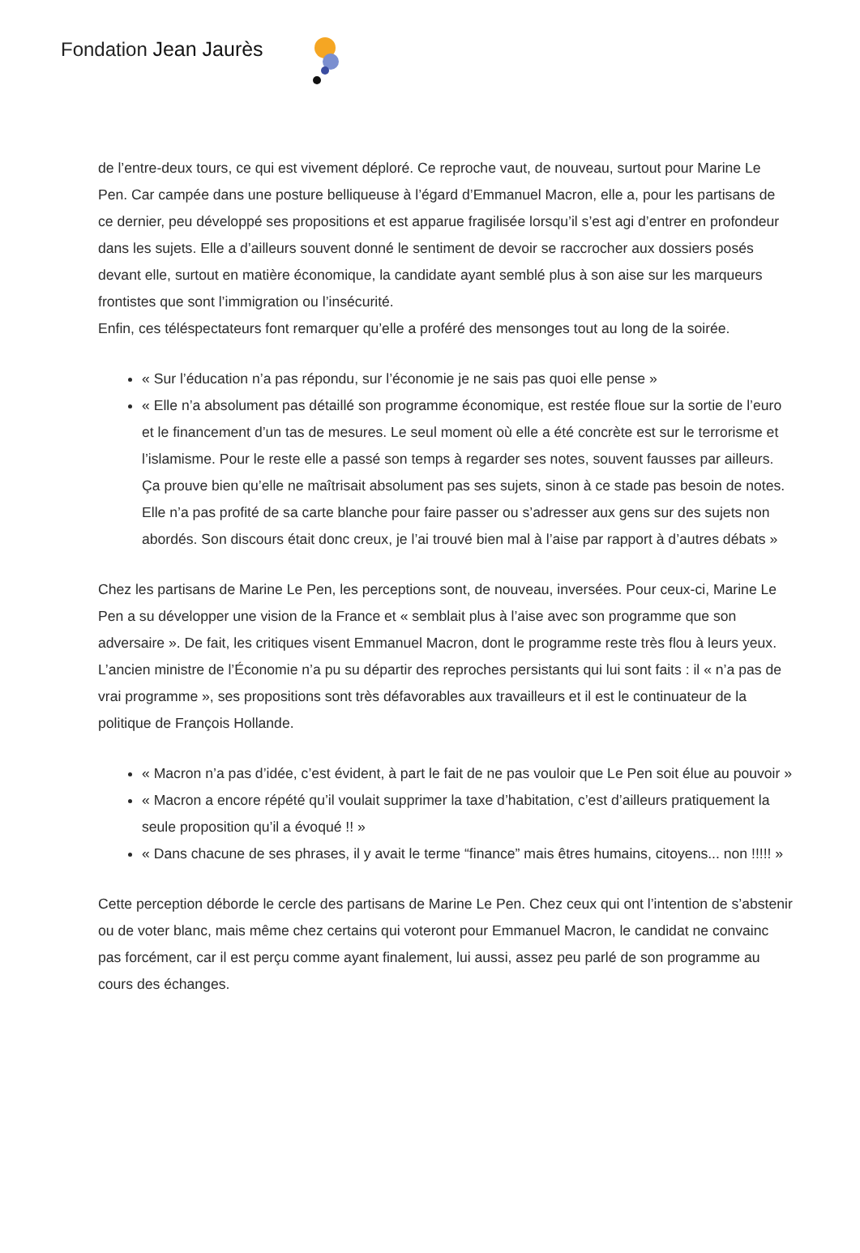Fondation Jean Jaurès
de l’entre-deux tours, ce qui est vivement déploré. Ce reproche vaut, de nouveau, surtout pour Marine Le Pen. Car campée dans une posture belliqueuse à l’égard d’Emmanuel Macron, elle a, pour les partisans de ce dernier, peu développé ses propositions et est apparue fragilisée lorsqu’il s’est agi d’entrer en profondeur dans les sujets. Elle a d’ailleurs souvent donné le sentiment de devoir se raccrocher aux dossiers posés devant elle, surtout en matière économique, la candidate ayant semblé plus à son aise sur les marqueurs frontistes que sont l’immigration ou l’insécurité.
Enfin, ces téléspectateurs font remarquer qu’elle a proféré des mensonges tout au long de la soirée.
« Sur l’éducation n’a pas répondu, sur l’économie je ne sais pas quoi elle pense »
« Elle n’a absolument pas détaillé son programme économique, est restée floue sur la sortie de l’euro et le financement d’un tas de mesures. Le seul moment où elle a été concrète est sur le terrorisme et l’islamisme. Pour le reste elle a passé son temps à regarder ses notes, souvent fausses par ailleurs. Ça prouve bien qu’elle ne maîtrisait absolument pas ses sujets, sinon à ce stade pas besoin de notes. Elle n’a pas profité de sa carte blanche pour faire passer ou s’adresser aux gens sur des sujets non abordés. Son discours était donc creux, je l’ai trouvé bien mal à l’aise par rapport à d’autres débats »
Chez les partisans de Marine Le Pen, les perceptions sont, de nouveau, inversées. Pour ceux-ci, Marine Le Pen a su développer une vision de la France et « semblait plus à l’aise avec son programme que son adversaire ». De fait, les critiques visent Emmanuel Macron, dont le programme reste très flou à leurs yeux. L’ancien ministre de l’Économie n’a pu su départir des reproches persistants qui lui sont faits : il « n’a pas de vrai programme », ses propositions sont très défavorables aux travailleurs et il est le continuateur de la politique de François Hollande.
« Macron n’a pas d’idée, c’est évident, à part le fait de ne pas vouloir que Le Pen soit élue au pouvoir »
« Macron a encore répété qu’il voulait supprimer la taxe d’habitation, c’est d’ailleurs pratiquement la seule proposition qu’il a évoqué !! »
« Dans chacune de ses phrases, il y avait le terme “finance” mais êtres humains, citoyens... non !!!!! »
Cette perception déborde le cercle des partisans de Marine Le Pen. Chez ceux qui ont l’intention de s’abstenir ou de voter blanc, mais même chez certains qui voteront pour Emmanuel Macron, le candidat ne convainc pas forcément, car il est perçu comme ayant finalement, lui aussi, assez peu parlé de son programme au cours des échanges.